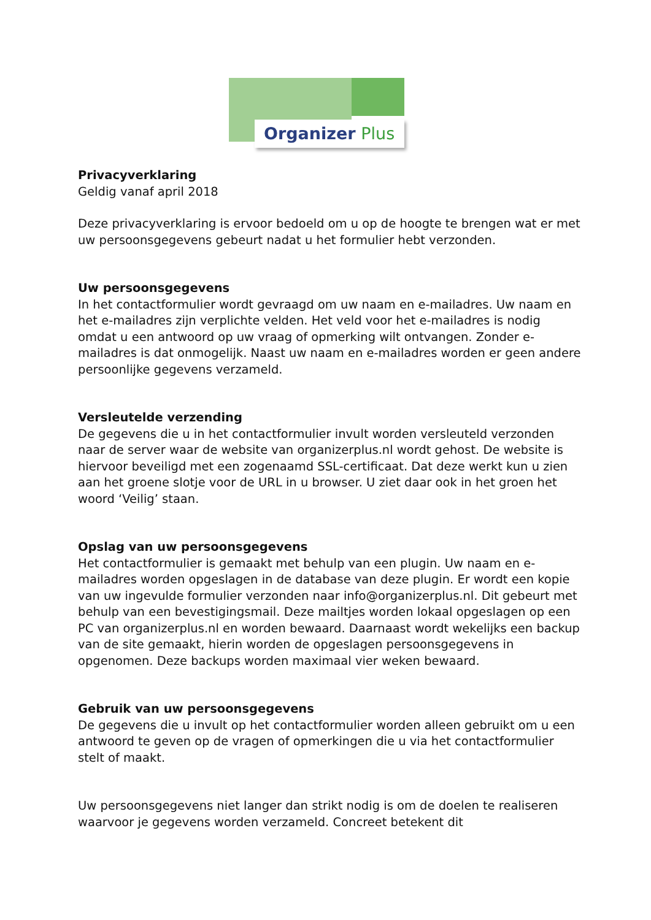Organizer Plus
Privacyverklaring
Geldig vanaf april 2018
Deze privacyverklaring is ervoor bedoeld om u op de hoogte te brengen wat er met uw persoonsgegevens gebeurt nadat u het formulier hebt verzonden.
Uw persoonsgegevens
In het contactformulier wordt gevraagd om uw naam en e-mailadres. Uw naam en het e-mailadres zijn verplichte velden. Het veld voor het e-mailadres is nodig omdat u een antwoord op uw vraag of opmerking wilt ontvangen. Zonder e-mailadres is dat onmogelijk. Naast uw naam en e-mailadres worden er geen andere persoonlijke gegevens verzameld.
Versleutelde verzending
De gegevens die u in het contactformulier invult worden versleuteld verzonden naar de server waar de website van organizerplus.nl wordt gehost. De website is hiervoor beveiligd met een zogenaamd SSL-certificaat. Dat deze werkt kun u zien aan het groene slotje voor de URL in u browser. U ziet daar ook in het groen het woord ‘Veilig’ staan.
Opslag van uw persoonsgegevens
Het contactformulier is gemaakt met behulp van een plugin. Uw naam en e-mailadres worden opgeslagen in de database van deze plugin. Er wordt een kopie van uw ingevulde formulier verzonden naar info@organizerplus.nl. Dit gebeurt met behulp van een bevestigingsmail. Deze mailtjes worden lokaal opgeslagen op een PC van organizerplus.nl en worden bewaard. Daarnaast wordt wekelijks een backup van de site gemaakt, hierin worden de opgeslagen persoonsgegevens in opgenomen. Deze backups worden maximaal vier weken bewaard.
Gebruik van uw persoonsgegevens
De gegevens die u invult op het contactformulier worden alleen gebruikt om u een antwoord te geven op de vragen of opmerkingen die u via het contactformulier stelt of maakt.
Uw persoonsgegevens niet langer dan strikt nodig is om de doelen te realiseren waarvoor je gegevens worden verzameld. Concreet betekent dit